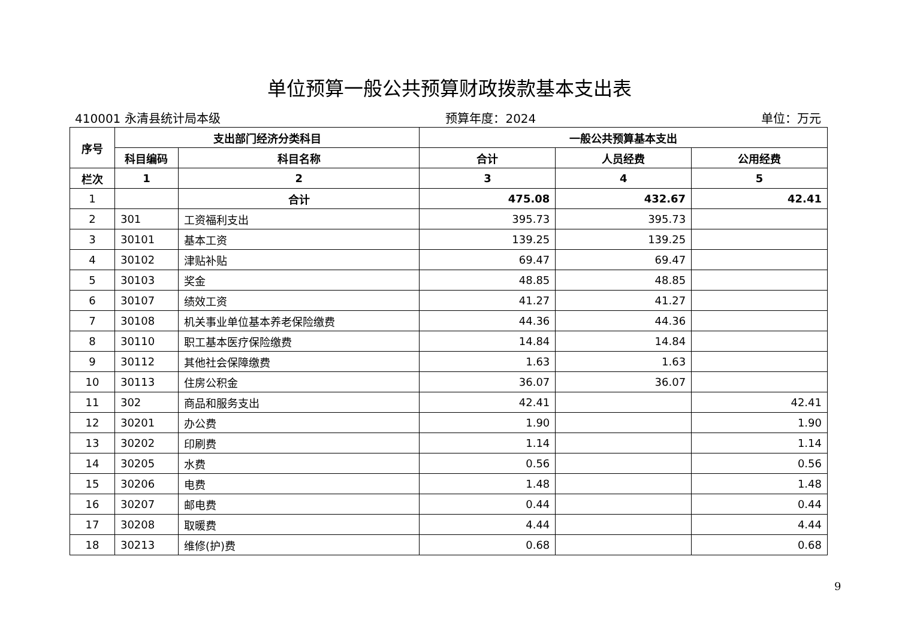单位预算一般公共预算财政拨款基本支出表
410001 永清县统计局本级 预算年度：2024 单位：万元
| 序号 | 支出部门经济分类科目 | | 一般公共预算基本支出 | | |
| --- | --- | --- | --- | --- | --- |
| | 科目编码 | 科目名称 | 合计 | 人员经费 | 公用经费 |
| 栏次 | 1 | 2 | 3 | 4 | 5 |
| 1 | | 合计 | 475.08 | 432.67 | 42.41 |
| 2 | 301 | 工资福利支出 | 395.73 | 395.73 | |
| 3 | 30101 | 基本工资 | 139.25 | 139.25 | |
| 4 | 30102 | 津贴补贴 | 69.47 | 69.47 | |
| 5 | 30103 | 奖金 | 48.85 | 48.85 | |
| 6 | 30107 | 绩效工资 | 41.27 | 41.27 | |
| 7 | 30108 | 机关事业单位基本养老保险缴费 | 44.36 | 44.36 | |
| 8 | 30110 | 职工基本医疗保险缴费 | 14.84 | 14.84 | |
| 9 | 30112 | 其他社会保障缴费 | 1.63 | 1.63 | |
| 10 | 30113 | 住房公积金 | 36.07 | 36.07 | |
| 11 | 302 | 商品和服务支出 | 42.41 | | 42.41 |
| 12 | 30201 | 办公费 | 1.90 | | 1.90 |
| 13 | 30202 | 印刷费 | 1.14 | | 1.14 |
| 14 | 30205 | 水费 | 0.56 | | 0.56 |
| 15 | 30206 | 电费 | 1.48 | | 1.48 |
| 16 | 30207 | 邮电费 | 0.44 | | 0.44 |
| 17 | 30208 | 取暖费 | 4.44 | | 4.44 |
| 18 | 30213 | 维修(护)费 | 0.68 | | 0.68 |
9